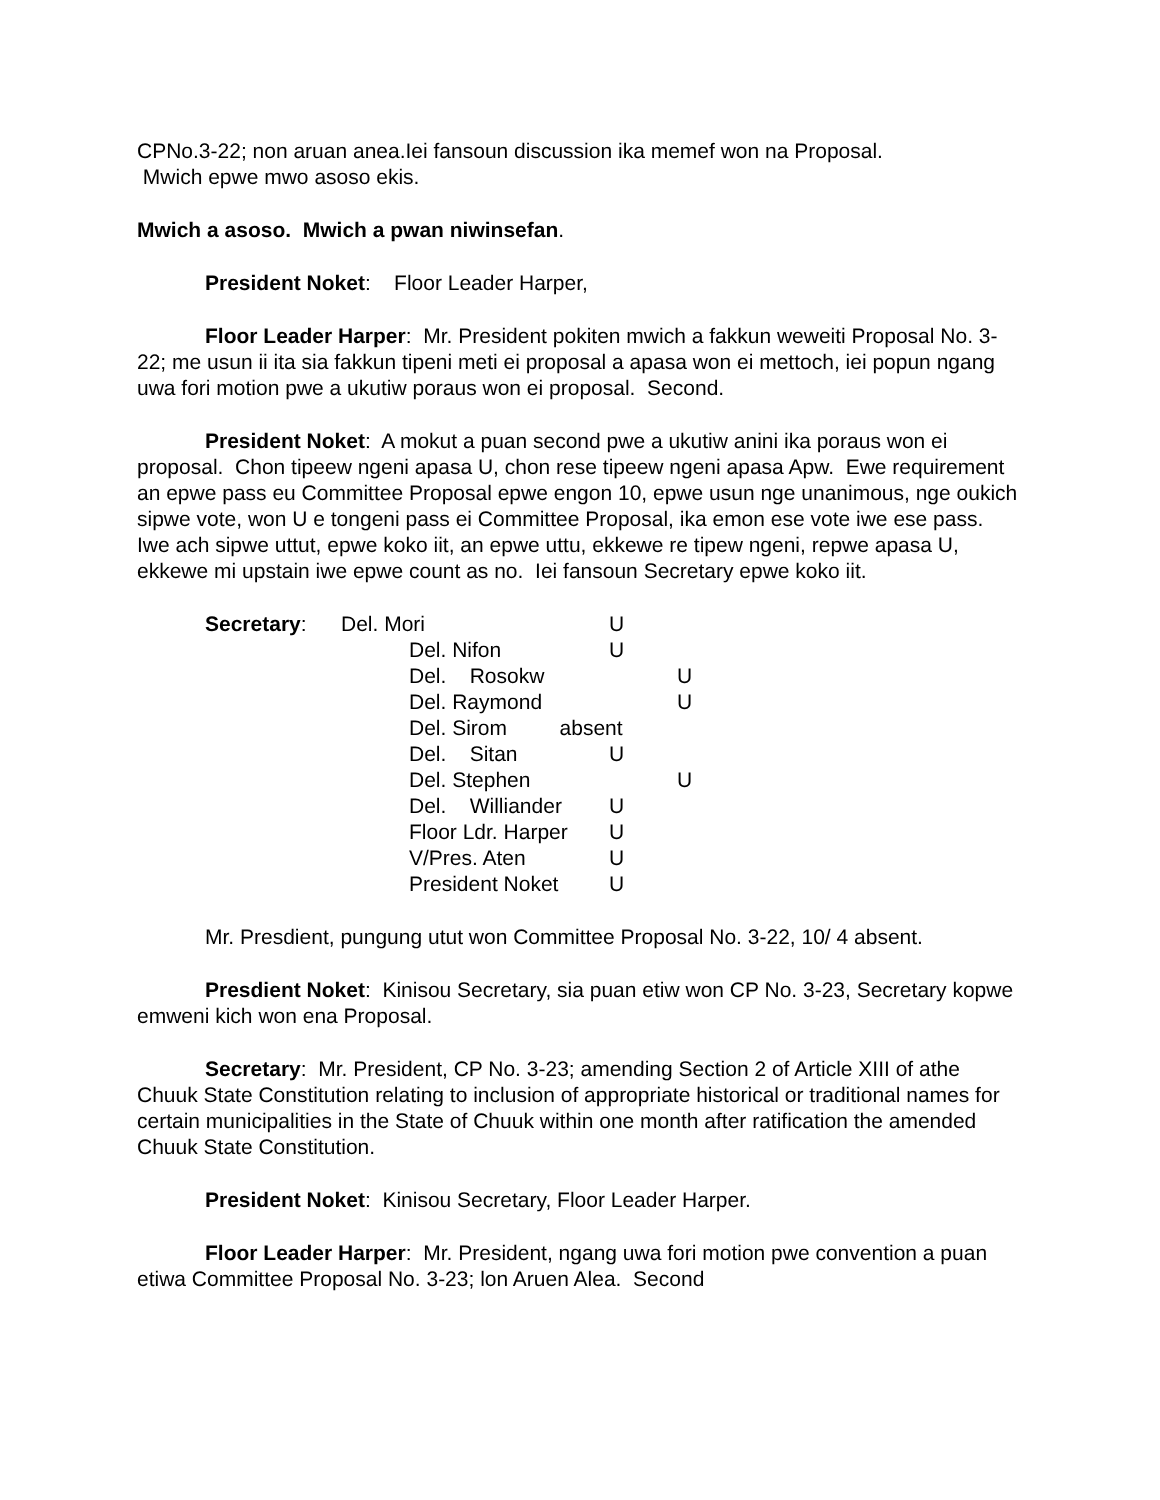CPNo.3-22; non aruan anea.Iei fansoun discussion ika memef won na Proposal.
Mwich epwe mwo asoso ekis.
Mwich a asoso. Mwich a pwan niwinsefan.
President Noket: Floor Leader Harper,
Floor Leader Harper: Mr. President pokiten mwich a fakkun weweiti Proposal No. 3-22; me usun ii ita sia fakkun tipeni meti ei proposal a apasa won ei mettoch, iei popun ngang uwa fori motion pwe a ukutiw poraus won ei proposal. Second.
President Noket: A mokut a puan second pwe a ukutiw anini ika poraus won ei proposal. Chon tipeew ngeni apasa U, chon rese tipeew ngeni apasa Apw. Ewe requirement an epwe pass eu Committee Proposal epwe engon 10, epwe usun nge unanimous, nge oukich sipwe vote, won U e tongeni pass ei Committee Proposal, ika emon ese vote iwe ese pass. Iwe ach sipwe uttut, epwe koko iit, an epwe uttu, ekkewe re tipew ngeni, repwe apasa U, ekkewe mi upstain iwe epwe count as no. Iei fansoun Secretary epwe koko iit.
| Secretary : | Del. Mori | | U | |
| | | Del. Nifon | U | |
| | | Del. Rosokw | | U |
| | | Del. Raymond | | U |
| | | Del. Sirom absent | | |
| | | Del. Sitan | U | |
| | | Del. Stephen | | U |
| | | Del. Williander | U | |
| | | Floor Ldr. Harper | U | |
| | | V/Pres. Aten | U | |
| | | President Noket | U | |
Mr. Presdient, pungung utut won Committee Proposal No. 3-22, 10/ 4 absent.
Presdient Noket: Kinisou Secretary, sia puan etiw won CP No. 3-23, Secretary kopwe emweni kich won ena Proposal.
Secretary: Mr. President, CP No. 3-23; amending Section 2 of Article XIII of athe Chuuk State Constitution relating to inclusion of appropriate historical or traditional names for certain municipalities in the State of Chuuk within one month after ratification the amended Chuuk State Constitution.
President Noket: Kinisou Secretary, Floor Leader Harper.
Floor Leader Harper: Mr. President, ngang uwa fori motion pwe convention a puan etiwa Committee Proposal No. 3-23; lon Aruen Alea. Second